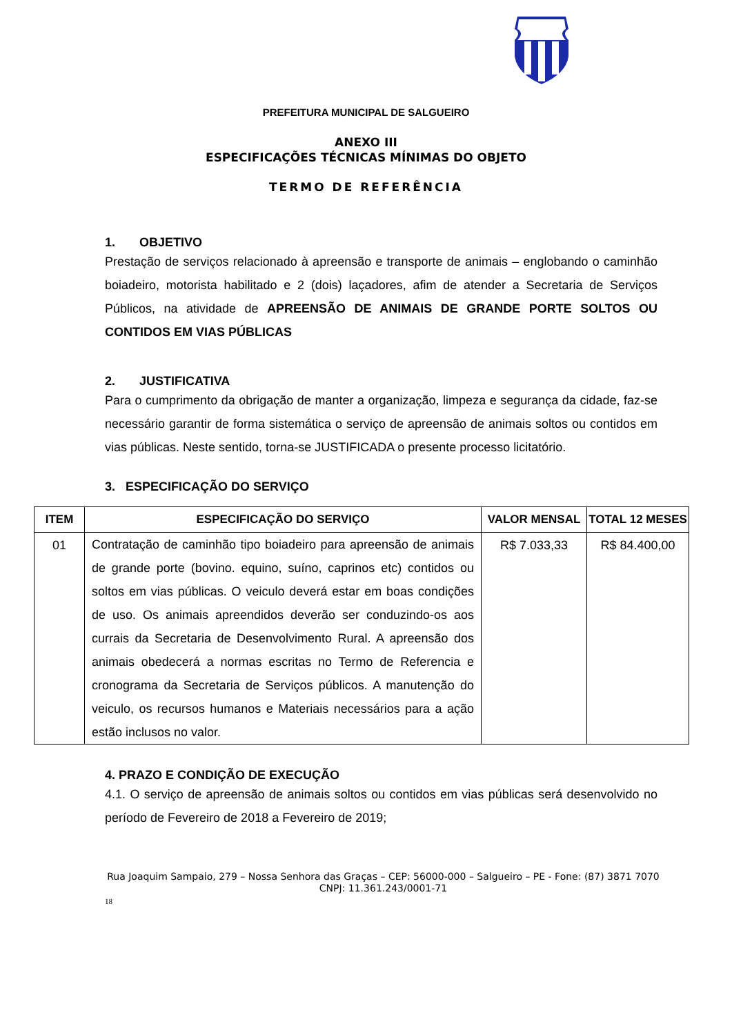PREFEITURA MUNICIPAL DE SALGUEIRO
ANEXO III
ESPECIFICAÇÕES TÉCNICAS MÍNIMAS DO OBJETO
TERMO DE REFERÊNCIA
1. OBJETIVO
Prestação de serviços relacionado à apreensão e transporte de animais – englobando o caminhão boiadeiro, motorista habilitado e 2 (dois) laçadores, afim de atender a Secretaria de Serviços Públicos, na atividade de APREENSÃO DE ANIMAIS DE GRANDE PORTE SOLTOS OU CONTIDOS EM VIAS PÚBLICAS
2. JUSTIFICATIVA
Para o cumprimento da obrigação de manter a organização, limpeza e segurança da cidade, faz-se necessário garantir de forma sistemática o serviço de apreensão de animais soltos ou contidos em vias públicas. Neste sentido, torna-se JUSTIFICADA o presente processo licitatório.
3. ESPECIFICAÇÃO DO SERVIÇO
| ITEM | ESPECIFICAÇÃO DO SERVIÇO | VALOR MENSAL | TOTAL 12 MESES |
| --- | --- | --- | --- |
| 01 | Contratação de caminhão tipo boiadeiro para apreensão de animais de grande porte (bovino. equino, suíno, caprinos etc) contidos ou soltos em vias públicas. O veiculo deverá estar em boas condições de uso. Os animais apreendidos deverão ser conduzindo-os aos currais da Secretaria de Desenvolvimento Rural. A apreensão dos animais obedecerá a normas escritas no Termo de Referencia e cronograma da Secretaria de Serviços públicos. A manutenção do veiculo, os recursos humanos e Materiais necessários para a ação estão inclusos no valor. | R$ 7.033,33 | R$ 84.400,00 |
4. PRAZO E CONDIÇÃO DE EXECUÇÃO
4.1. O serviço de apreensão de animais soltos ou contidos em vias públicas será desenvolvido no período de Fevereiro de 2018 a Fevereiro de 2019;
Rua Joaquim Sampaio, 279 – Nossa Senhora das Graças – CEP: 56000-000 – Salgueiro – PE - Fone: (87) 3871 7070
CNPJ: 11.361.243/0001-71
18